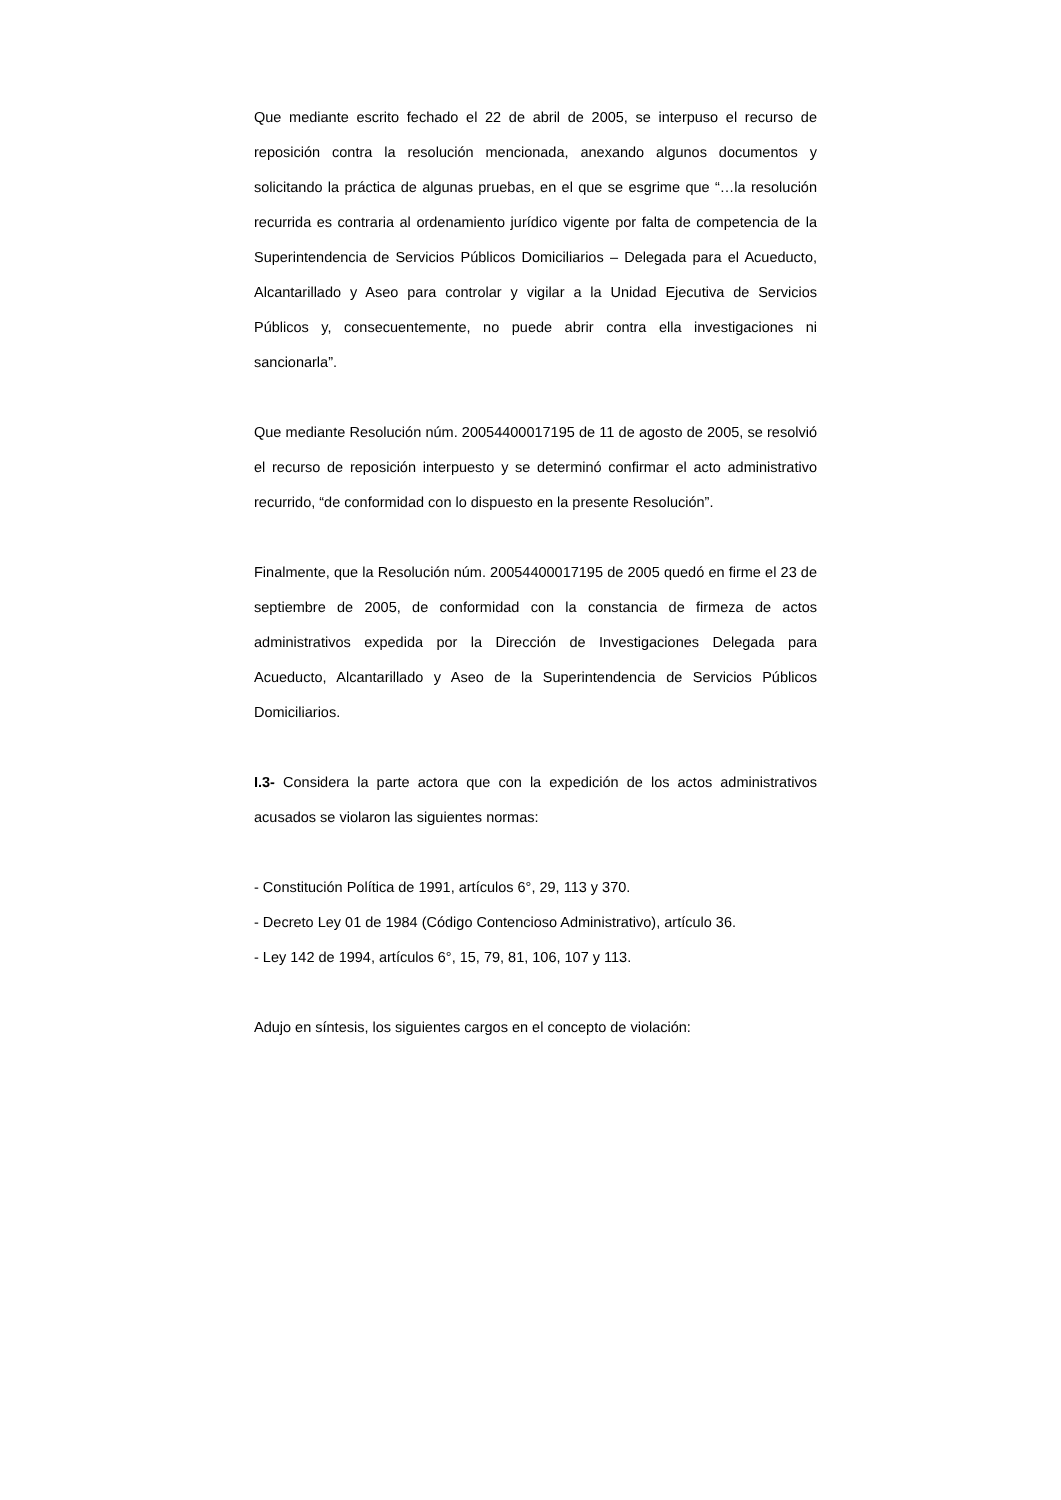Que mediante escrito fechado el 22 de abril de 2005, se interpuso el recurso de reposición contra la resolución mencionada, anexando algunos documentos y solicitando la práctica de algunas pruebas, en el que se esgrime que “…la resolución recurrida es contraria al ordenamiento jurídico vigente por falta de competencia de la Superintendencia de Servicios Públicos Domiciliarios – Delegada para el Acueducto, Alcantarillado y Aseo para controlar y vigilar a la Unidad Ejecutiva de Servicios Públicos y, consecuentemente, no puede abrir contra ella investigaciones ni sancionarla”.
Que mediante Resolución núm. 20054400017195 de 11 de agosto de 2005, se resolvió el recurso de reposición interpuesto y se determinó confirmar el acto administrativo recurrido, “de conformidad con lo dispuesto en la presente Resolución”.
Finalmente, que la Resolución núm. 20054400017195 de 2005 quedó en firme el 23 de septiembre de 2005, de conformidad con la constancia de firmeza de actos administrativos expedida por la Dirección de Investigaciones Delegada para Acueducto, Alcantarillado y Aseo de la Superintendencia de Servicios Públicos Domiciliarios.
I.3- Considera la parte actora que con la expedición de los actos administrativos acusados se violaron las siguientes normas:
- Constitución Política de 1991, artículos 6°, 29, 113 y 370.
- Decreto Ley 01 de 1984 (Código Contencioso Administrativo), artículo 36.
- Ley 142 de 1994, artículos 6°, 15, 79, 81, 106, 107 y 113.
Adujo en síntesis, los siguientes cargos en el concepto de violación: